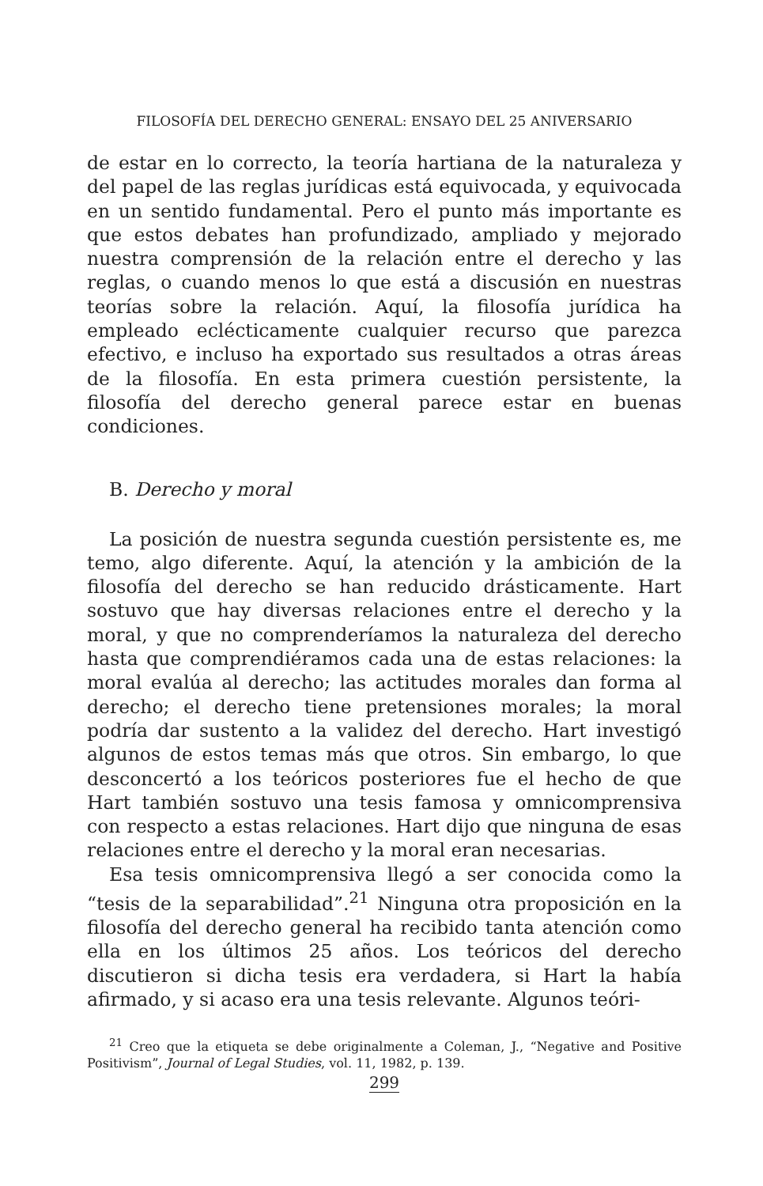FILOSOFÍA DEL DERECHO GENERAL: ENSAYO DEL 25 ANIVERSARIO
de estar en lo correcto, la teoría hartiana de la naturaleza y del papel de las reglas jurídicas está equivocada, y equivocada en un sentido fundamental. Pero el punto más importante es que estos debates han profundizado, ampliado y mejorado nuestra comprensión de la relación entre el derecho y las reglas, o cuando menos lo que está a discusión en nuestras teorías sobre la relación. Aquí, la filosofía jurídica ha empleado eclécticamente cualquier recurso que parezca efectivo, e incluso ha exportado sus resultados a otras áreas de la filosofía. En esta primera cuestión persistente, la filosofía del derecho general parece estar en buenas condiciones.
B. Derecho y moral
La posición de nuestra segunda cuestión persistente es, me temo, algo diferente. Aquí, la atención y la ambición de la filosofía del derecho se han reducido drásticamente. Hart sostuvo que hay diversas relaciones entre el derecho y la moral, y que no comprenderíamos la naturaleza del derecho hasta que comprendiéramos cada una de estas relaciones: la moral evalúa al derecho; las actitudes morales dan forma al derecho; el derecho tiene pretensiones morales; la moral podría dar sustento a la validez del derecho. Hart investigó algunos de estos temas más que otros. Sin embargo, lo que desconcertó a los teóricos posteriores fue el hecho de que Hart también sostuvo una tesis famosa y omnicomprensiva con respecto a estas relaciones. Hart dijo que ninguna de esas relaciones entre el derecho y la moral eran necesarias.
Esa tesis omnicomprensiva llegó a ser conocida como la “tesis de la separabilidad”.<sup>21</sup> Ninguna otra proposición en la filosofía del derecho general ha recibido tanta atención como ella en los últimos 25 años. Los teóricos del derecho discutieron si dicha tesis era verdadera, si Hart la había afirmado, y si acaso era una tesis relevante. Algunos teóri-
<sup>21</sup> Creo que la etiqueta se debe originalmente a Coleman, J., “Negative and Positive Positivism”, Journal of Legal Studies, vol. 11, 1982, p. 139.
299